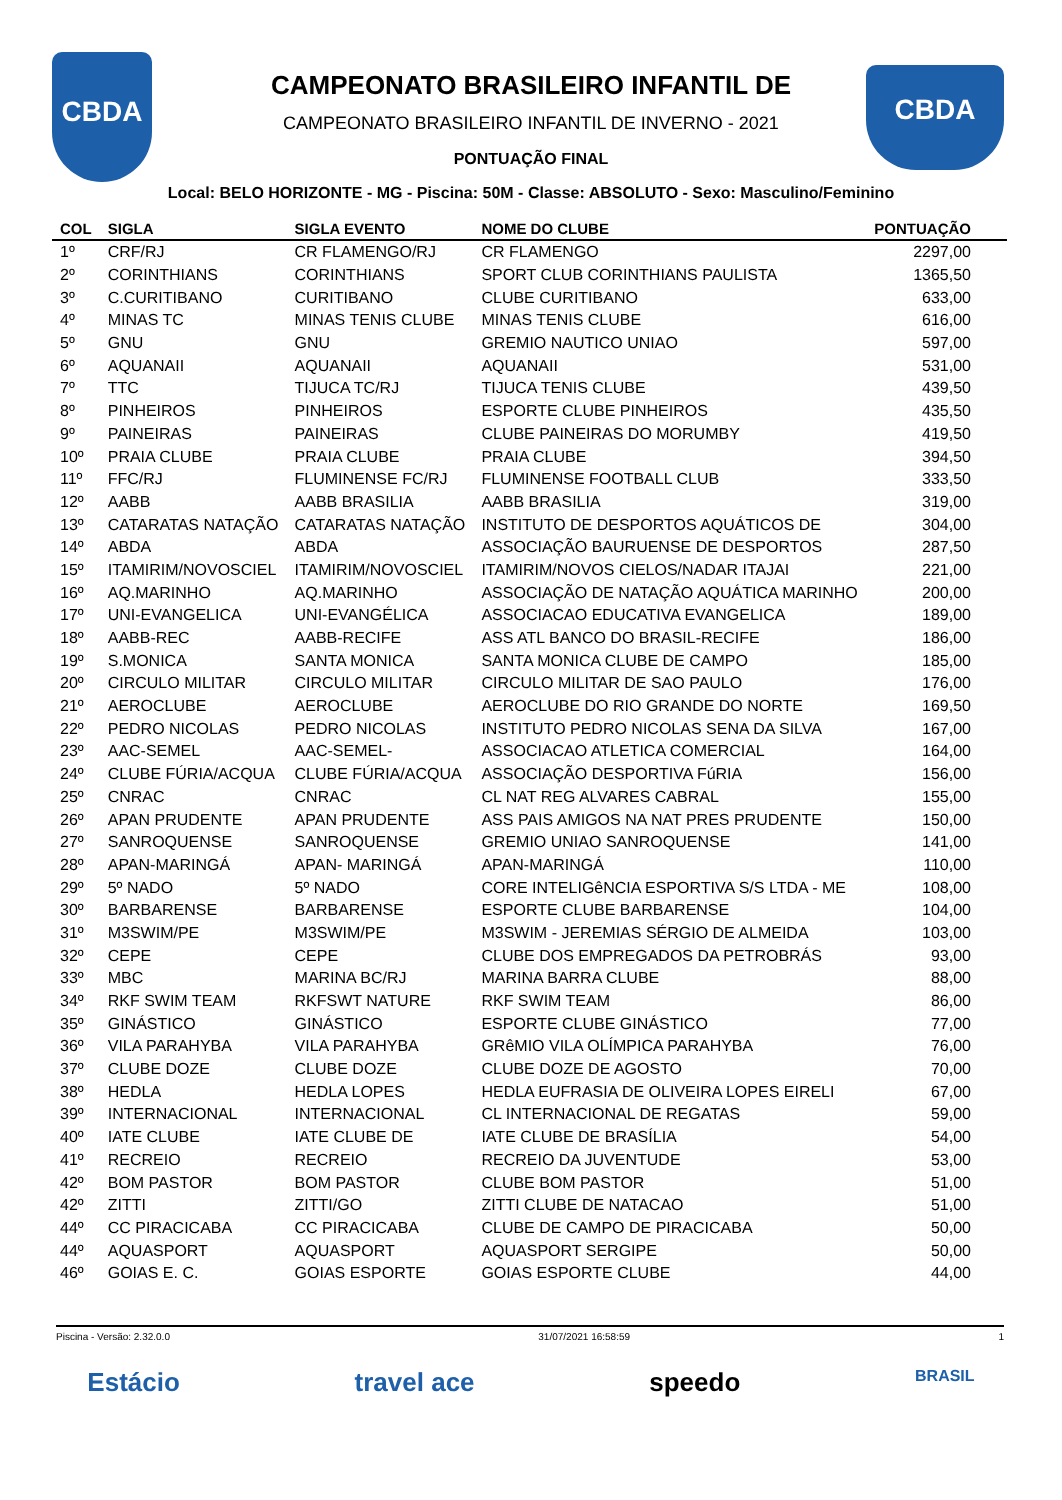CBDA CBDA
CAMPEONATO BRASILEIRO INFANTIL DE
CAMPEONATO BRASILEIRO INFANTIL DE INVERNO - 2021
PONTUAÇÃO FINAL
Local: BELO HORIZONTE - MG - Piscina: 50M - Classe: ABSOLUTO - Sexo: Masculino/Feminino
| COL | SIGLA | SIGLA EVENTO | NOME DO CLUBE | PONTUAÇÃO |
| --- | --- | --- | --- | --- |
| 1º | CRF/RJ | CR FLAMENGO/RJ | CR FLAMENGO | 2297,00 |
| 2º | CORINTHIANS | CORINTHIANS | SPORT CLUB CORINTHIANS PAULISTA | 1365,50 |
| 3º | C.CURITIBANO | CURITIBANO | CLUBE CURITIBANO | 633,00 |
| 4º | MINAS TC | MINAS TENIS CLUBE | MINAS TENIS CLUBE | 616,00 |
| 5º | GNU | GNU | GREMIO NAUTICO UNIAO | 597,00 |
| 6º | AQUANAII | AQUANAII | AQUANAII | 531,00 |
| 7º | TTC | TIJUCA TC/RJ | TIJUCA TENIS CLUBE | 439,50 |
| 8º | PINHEIROS | PINHEIROS | ESPORTE CLUBE PINHEIROS | 435,50 |
| 9º | PAINEIRAS | PAINEIRAS | CLUBE PAINEIRAS DO MORUMBY | 419,50 |
| 10º | PRAIA CLUBE | PRAIA CLUBE | PRAIA CLUBE | 394,50 |
| 11º | FFC/RJ | FLUMINENSE FC/RJ | FLUMINENSE FOOTBALL CLUB | 333,50 |
| 12º | AABB | AABB BRASILIA | AABB BRASILIA | 319,00 |
| 13º | CATARATAS NATAÇÃO | CATARATAS NATAÇÃO | INSTITUTO DE DESPORTOS AQUÁTICOS DE | 304,00 |
| 14º | ABDA | ABDA | ASSOCIAÇÃO BAURUENSE DE DESPORTOS | 287,50 |
| 15º | ITAMIRIM/NOVOSCIEL | ITAMIRIM/NOVOSCIEL | ITAMIRIM/NOVOS CIELOS/NADAR ITAJAI | 221,00 |
| 16º | AQ.MARINHO | AQ.MARINHO | ASSOCIAÇÃO DE NATAÇÃO AQUÁTICA MARINHO | 200,00 |
| 17º | UNI-EVANGELICA | UNI-EVANGÉLICA | ASSOCIACAO EDUCATIVA EVANGELICA | 189,00 |
| 18º | AABB-REC | AABB-RECIFE | ASS ATL BANCO DO BRASIL-RECIFE | 186,00 |
| 19º | S.MONICA | SANTA MONICA | SANTA MONICA CLUBE DE CAMPO | 185,00 |
| 20º | CIRCULO MILITAR | CIRCULO MILITAR | CIRCULO MILITAR DE SAO PAULO | 176,00 |
| 21º | AEROCLUBE | AEROCLUBE | AEROCLUBE DO RIO GRANDE DO NORTE | 169,50 |
| 22º | PEDRO NICOLAS | PEDRO NICOLAS | INSTITUTO PEDRO NICOLAS SENA DA SILVA | 167,00 |
| 23º | AAC-SEMEL | AAC-SEMEL- | ASSOCIACAO ATLETICA COMERCIAL | 164,00 |
| 24º | CLUBE FÚRIA/ACQUA | CLUBE FÚRIA/ACQUA | ASSOCIAÇÃO DESPORTIVA FúRIA | 156,00 |
| 25º | CNRAC | CNRAC | CL NAT REG ALVARES CABRAL | 155,00 |
| 26º | APAN PRUDENTE | APAN PRUDENTE | ASS PAIS AMIGOS NA NAT PRES PRUDENTE | 150,00 |
| 27º | SANROQUENSE | SANROQUENSE | GREMIO UNIAO SANROQUENSE | 141,00 |
| 28º | APAN-MARINGÁ | APAN- MARINGÁ | APAN-MARINGÁ | 110,00 |
| 29º | 5º NADO | 5º NADO | CORE INTELIGêNCIA ESPORTIVA S/S LTDA - ME | 108,00 |
| 30º | BARBARENSE | BARBARENSE | ESPORTE CLUBE BARBARENSE | 104,00 |
| 31º | M3SWIM/PE | M3SWIM/PE | M3SWIM - JEREMIAS SÉRGIO DE ALMEIDA | 103,00 |
| 32º | CEPE | CEPE | CLUBE DOS EMPREGADOS DA PETROBRÁS | 93,00 |
| 33º | MBC | MARINA BC/RJ | MARINA BARRA CLUBE | 88,00 |
| 34º | RKF SWIM TEAM | RKFSWT NATURE | RKF SWIM TEAM | 86,00 |
| 35º | GINÁSTICO | GINÁSTICO | ESPORTE CLUBE GINÁSTICO | 77,00 |
| 36º | VILA PARAHYBA | VILA PARAHYBA | GRêMIO VILA OLÍMPICA PARAHYBA | 76,00 |
| 37º | CLUBE DOZE | CLUBE DOZE | CLUBE DOZE DE AGOSTO | 70,00 |
| 38º | HEDLA | HEDLA LOPES | HEDLA EUFRASIA DE OLIVEIRA LOPES EIRELI | 67,00 |
| 39º | INTERNACIONAL | INTERNACIONAL | CL INTERNACIONAL DE REGATAS | 59,00 |
| 40º | IATE CLUBE | IATE CLUBE DE | IATE CLUBE DE BRASÍLIA | 54,00 |
| 41º | RECREIO | RECREIO | RECREIO DA JUVENTUDE | 53,00 |
| 42º | BOM PASTOR | BOM PASTOR | CLUBE BOM PASTOR | 51,00 |
| 42º | ZITTI | ZITTI/GO | ZITTI CLUBE DE NATACAO | 51,00 |
| 44º | CC PIRACICABA | CC PIRACICABA | CLUBE DE CAMPO DE PIRACICABA | 50,00 |
| 44º | AQUASPORT | AQUASPORT | AQUASPORT SERGIPE | 50,00 |
| 46º | GOIAS E. C. | GOIAS ESPORTE | GOIAS ESPORTE CLUBE | 44,00 |
Piscina - Versão: 2.32.0.0 31/07/2021 16:58:59 1
Estácio travel ace speedo BRASIL